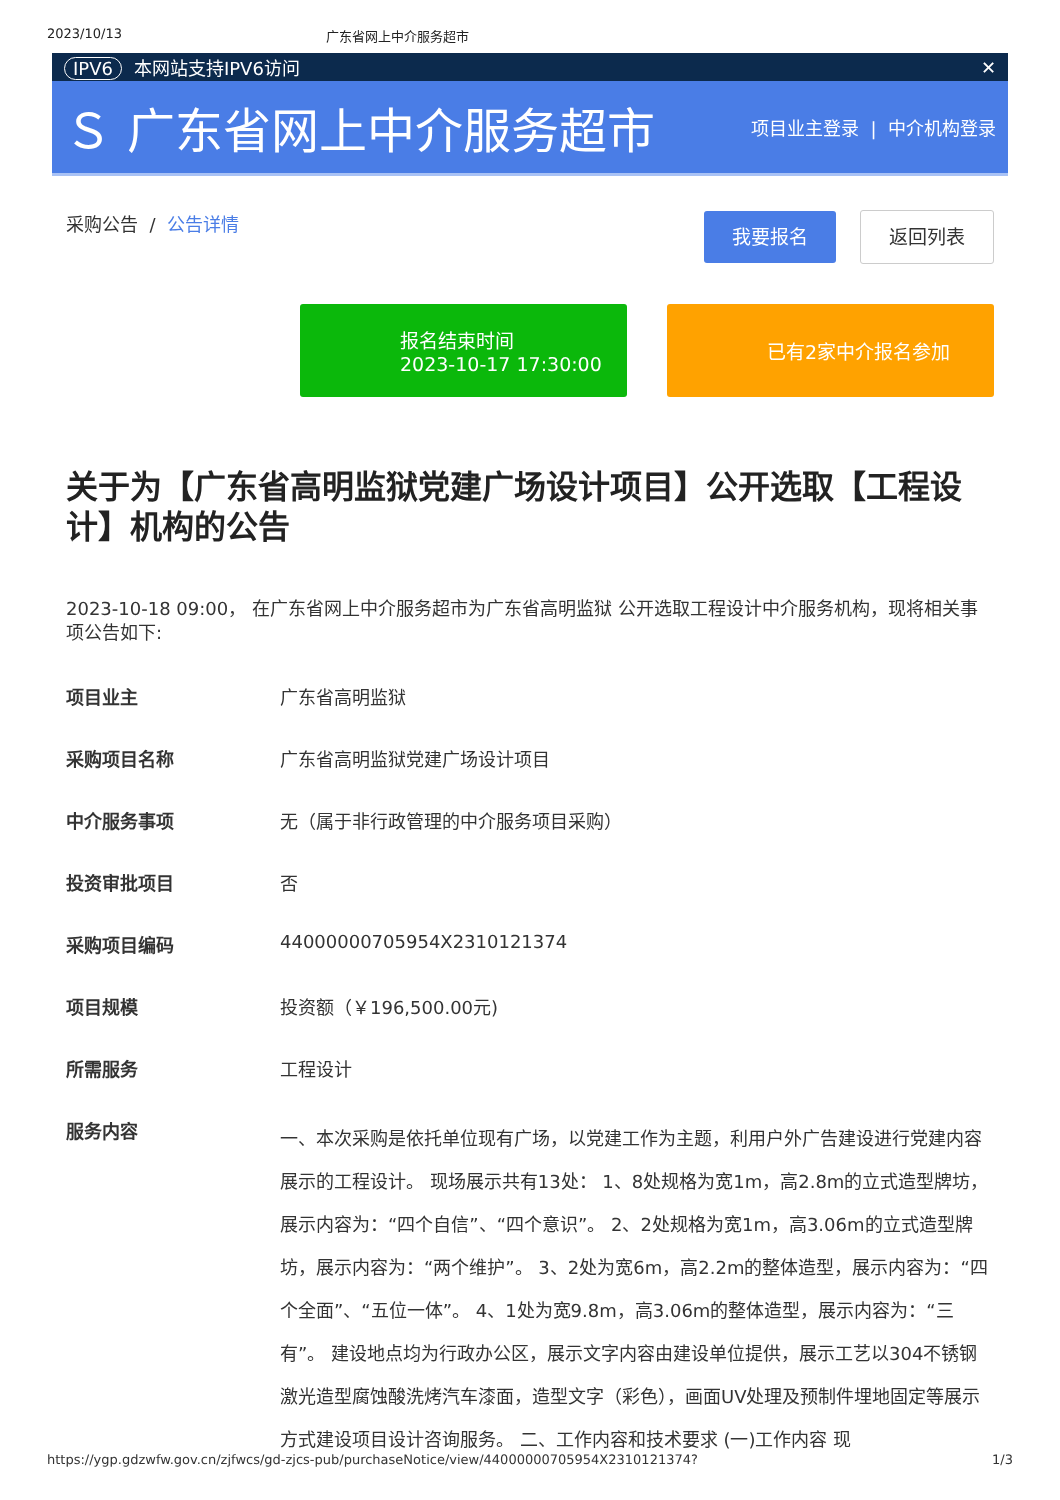2023/10/13 广东省网上中介服务超市
IPV6 本网站支持IPV6访问 ✕
Ｓ 广东省网上中介服务超市
项目业主登录 | 中介机构登录
采购公告 / 公告详情
我要报名 返回列表
报名结束时间
2023-10-17 17:30:00
已有2家中介报名参加
关于为【广东省高明监狱党建广场设计项目】公开选取【工程设计】机构的公告
2023-10-18 09:00， 在广东省网上中介服务超市为广东省高明监狱 公开选取工程设计中介服务机构，现将相关事项公告如下:
| 项目业主 | 广东省高明监狱 |
| 采购项目名称 | 广东省高明监狱党建广场设计项目 |
| 中介服务事项 | 无（属于非行政管理的中介服务项目采购） |
| 投资审批项目 | 否 |
| 采购项目编码 | 44000000705954X2310121374 |
| 项目规模 | 投资额（￥196,500.00元) |
| 所需服务 | 工程设计 |
| 服务内容 | 一、本次采购是依托单位现有广场，以党建工作为主题，利用户外广告建设进行党建内容展示的工程设计。 现场展示共有13处： 1、8处规格为宽1m，高2.8m的立式造型牌坊，展示内容为：“四个自信”、“四个意识”。 2、2处规格为宽1m，高3.06m的立式造型牌坊，展示内容为：“两个维护”。 3、2处为宽6m，高2.2m的整体造型，展示内容为：“四个全面”、“五位一体”。 4、1处为宽9.8m，高3.06m的整体造型，展示内容为：“三有”。 建设地点均为行政办公区，展示文字内容由建设单位提供，展示工艺以304不锈钢激光造型腐蚀酸洗烤汽车漆面，造型文字（彩色），画面UV处理及预制件埋地固定等展示方式建设项目设计咨询服务。 二、工作内容和技术要求 (一)工作内容 现 |
https://ygp.gdzwfw.gov.cn/zjfwcs/gd-zjcs-pub/purchaseNotice/view/44000000705954X2310121374? 1/3